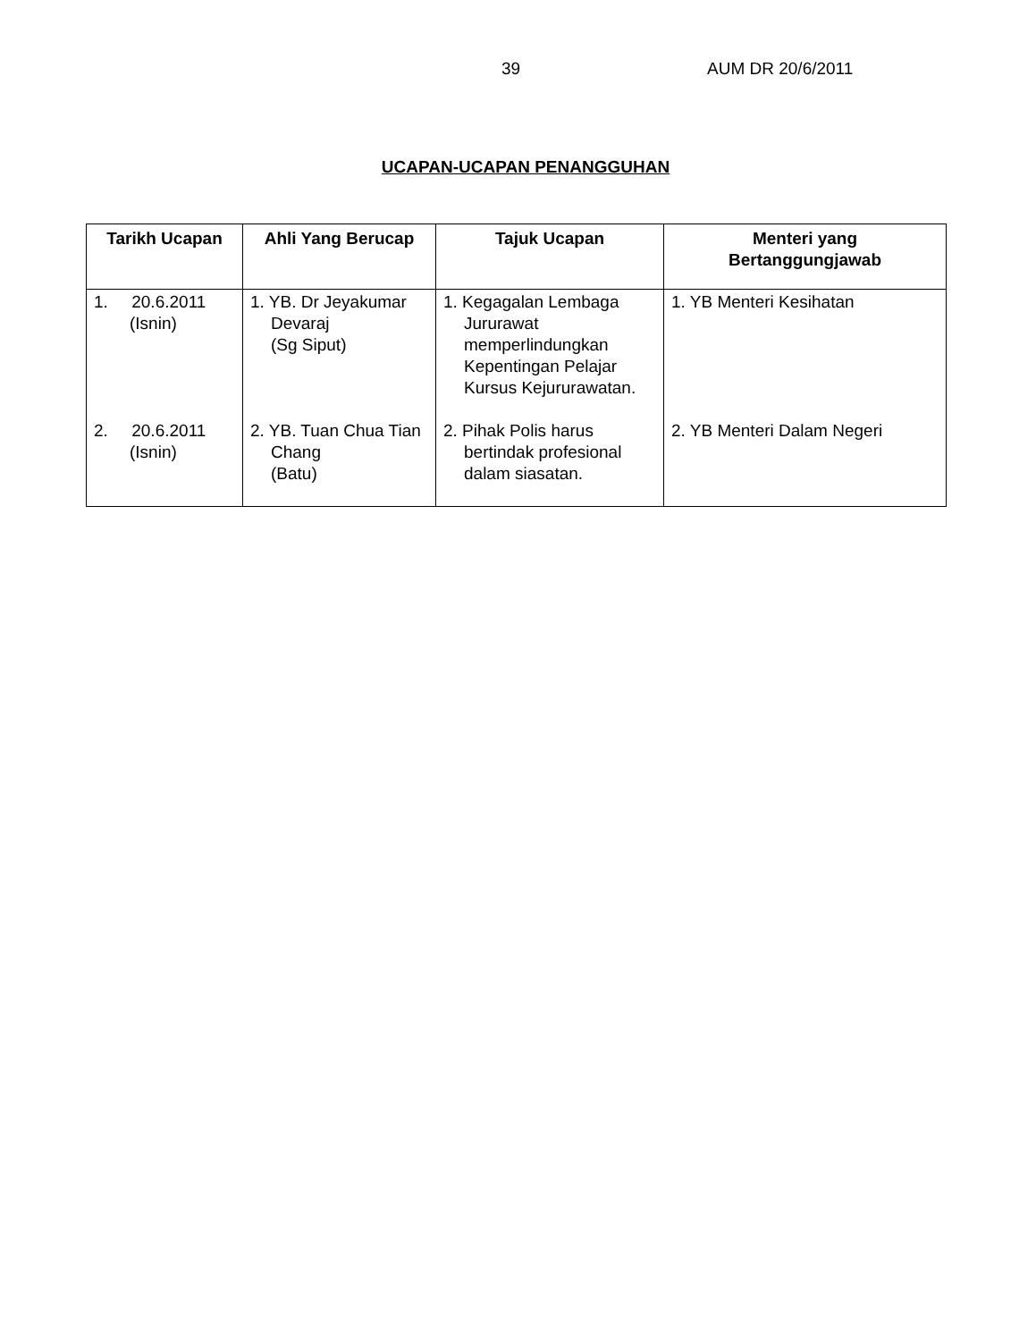39 AUM DR 20/6/2011
UCAPAN-UCAPAN PENANGGUHAN
| Tarikh Ucapan | Ahli Yang Berucap | Tajuk Ucapan | Menteri yang Bertanggungjawab |
| --- | --- | --- | --- |
| 1. 20.6.2011 (Isnin) | 1. YB. Dr Jeyakumar Devaraj (Sg Siput) | 1. Kegagalan Lembaga Jururawat memperlindungkan Kepentingan Pelajar Kursus Kejururawatan. | 1. YB Menteri Kesihatan |
| 2. 20.6.2011 (Isnin) | 2. YB. Tuan Chua Tian Chang (Batu) | 2. Pihak Polis harus bertindak profesional dalam siasatan. | 2. YB Menteri Dalam Negeri |